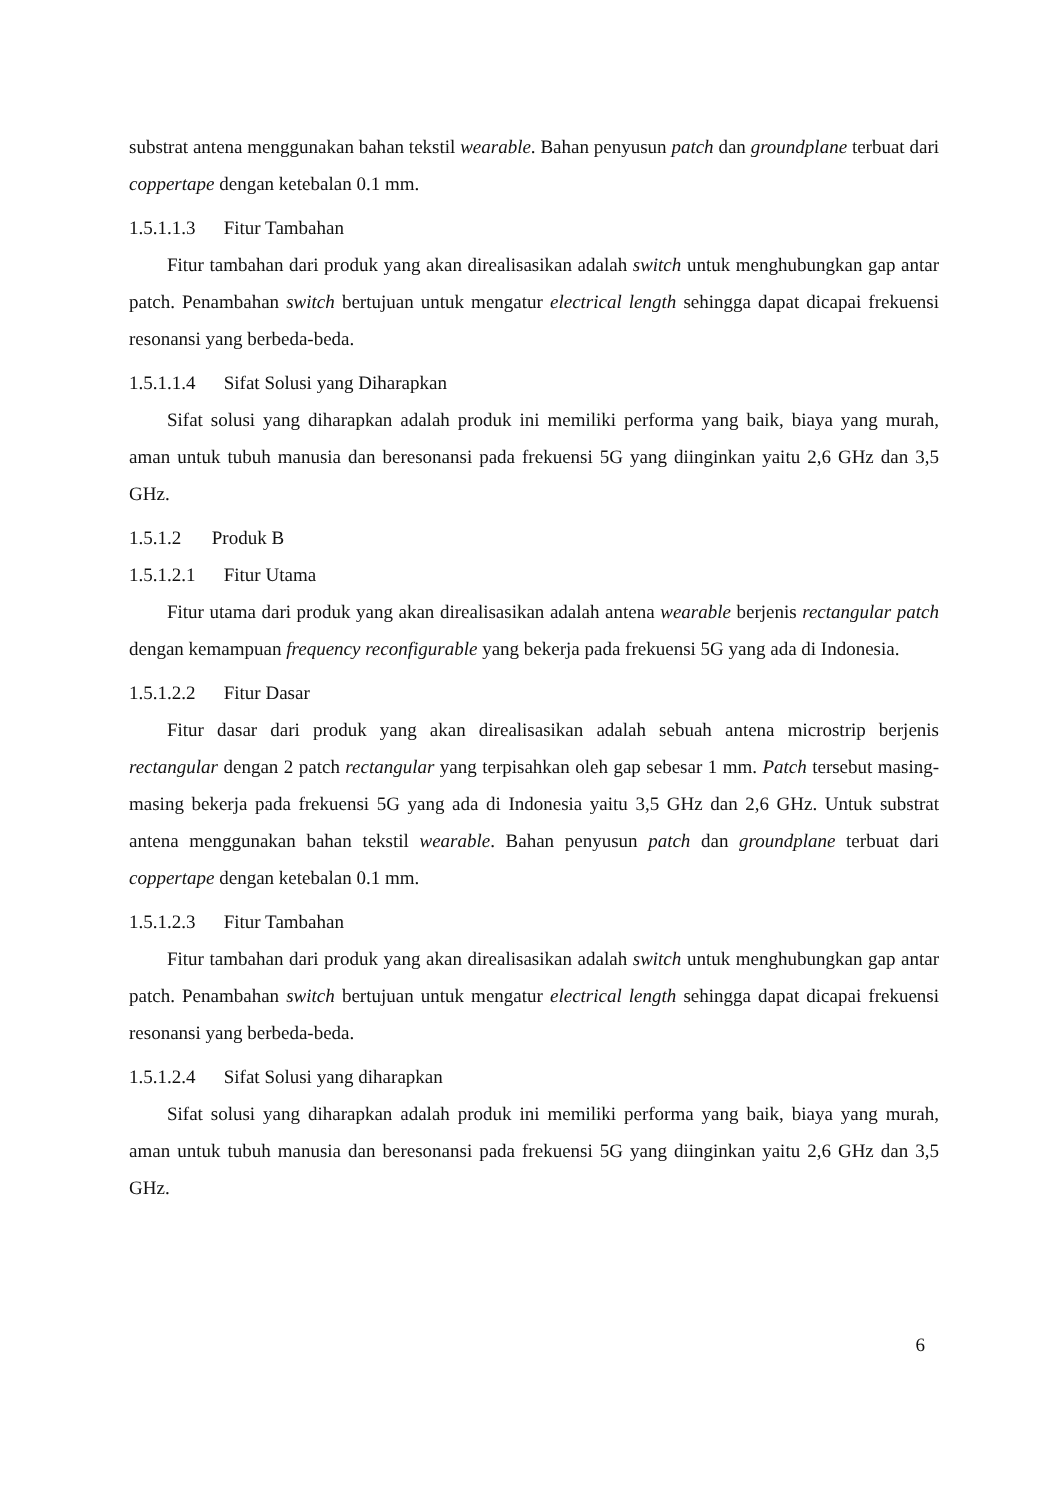substrat antena menggunakan bahan tekstil wearable. Bahan penyusun patch dan groundplane terbuat dari coppertape dengan ketebalan 0.1 mm.
1.5.1.1.3 Fitur Tambahan
Fitur tambahan dari produk yang akan direalisasikan adalah switch untuk menghubungkan gap antar patch. Penambahan switch bertujuan untuk mengatur electrical length sehingga dapat dicapai frekuensi resonansi yang berbeda-beda.
1.5.1.1.4 Sifat Solusi yang Diharapkan
Sifat solusi yang diharapkan adalah produk ini memiliki performa yang baik, biaya yang murah, aman untuk tubuh manusia dan beresonansi pada frekuensi 5G yang diinginkan yaitu 2,6 GHz dan 3,5 GHz.
1.5.1.2 Produk B
1.5.1.2.1 Fitur Utama
Fitur utama dari produk yang akan direalisasikan adalah antena wearable berjenis rectangular patch dengan kemampuan frequency reconfigurable yang bekerja pada frekuensi 5G yang ada di Indonesia.
1.5.1.2.2 Fitur Dasar
Fitur dasar dari produk yang akan direalisasikan adalah sebuah antena microstrip berjenis rectangular dengan 2 patch rectangular yang terpisahkan oleh gap sebesar 1 mm. Patch tersebut masing-masing bekerja pada frekuensi 5G yang ada di Indonesia yaitu 3,5 GHz dan 2,6 GHz. Untuk substrat antena menggunakan bahan tekstil wearable. Bahan penyusun patch dan groundplane terbuat dari coppertape dengan ketebalan 0.1 mm.
1.5.1.2.3 Fitur Tambahan
Fitur tambahan dari produk yang akan direalisasikan adalah switch untuk menghubungkan gap antar patch. Penambahan switch bertujuan untuk mengatur electrical length sehingga dapat dicapai frekuensi resonansi yang berbeda-beda.
1.5.1.2.4 Sifat Solusi yang diharapkan
Sifat solusi yang diharapkan adalah produk ini memiliki performa yang baik, biaya yang murah, aman untuk tubuh manusia dan beresonansi pada frekuensi 5G yang diinginkan yaitu 2,6 GHz dan 3,5 GHz.
6